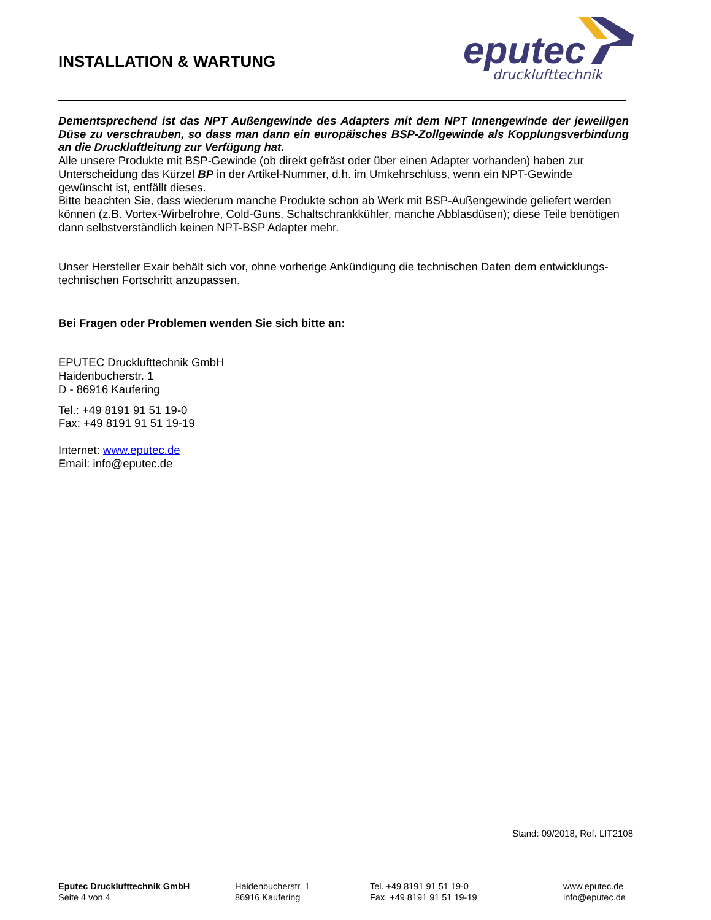INSTALLATION & WARTUNG
eputec
drucklufttechnik
Dementsprechend ist das NPT Außengewinde des Adapters mit dem NPT Innengewinde der jeweiligen Düse zu verschrauben, so dass man dann ein europäisches BSP-Zollgewinde als Kopplungsverbindung an die Druckluftleitung zur Verfügung hat.
Alle unsere Produkte mit BSP-Gewinde (ob direkt gefräst oder über einen Adapter vorhanden) haben zur Unterscheidung das Kürzel BP in der Artikel-Nummer, d.h. im Umkehrschluss, wenn ein NPT-Gewinde gewünscht ist, entfällt dieses.
Bitte beachten Sie, dass wiederum manche Produkte schon ab Werk mit BSP-Außengewinde geliefert werden können (z.B. Vortex-Wirbelrohre, Cold-Guns, Schaltschrankkühler, manche Abblasdüsen); diese Teile benötigen dann selbstverständlich keinen NPT-BSP Adapter mehr.
Unser Hersteller Exair behält sich vor, ohne vorherige Ankündigung die technischen Daten dem entwicklungs-technischen Fortschritt anzupassen.
Bei Fragen oder Problemen wenden Sie sich bitte an:
EPUTEC Drucklufttechnik GmbH
Haidenbucherstr. 1
D - 86916 Kaufering
Tel.: +49 8191 91 51 19-0
Fax: +49 8191 91 51 19-19
Internet: www.eputec.de
Email: info@eputec.de
Stand: 09/2018, Ref. LIT2108
Eputec Drucklufttechnik GmbH
Seite 4 von 4
Haidenbucherstr. 1
86916 Kaufering
Tel. +49 8191 91 51 19-0
Fax. +49 8191 91 51 19-19
www.eputec.de
info@eputec.de